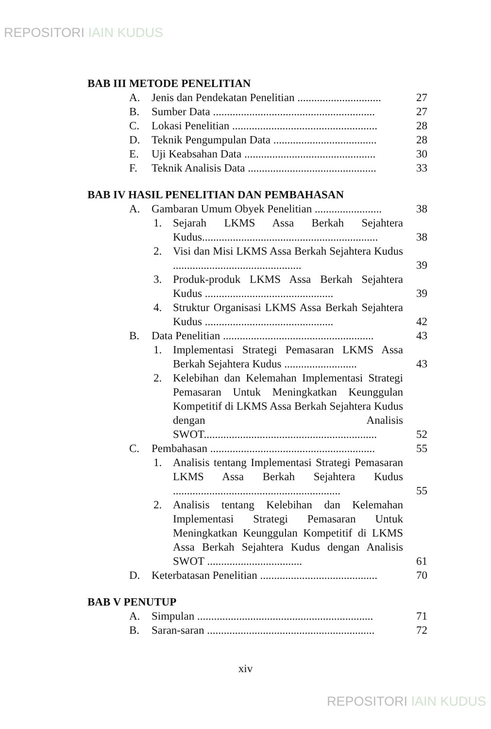REPOSITORI IAIN KUDUS
BAB III METODE PENELITIAN
A. Jenis dan Pendekatan Penelitian .............................. 27
B. Sumber Data .......................................................... 27
C. Lokasi Penelitian .................................................... 28
D. Teknik Pengumpulan Data ..................................... 28
E. Uji Keabsahan Data ............................................... 30
F. Teknik Analisis Data .............................................. 33
BAB IV HASIL PENELITIAN DAN PEMBAHASAN
A. Gambaran Umum Obyek Penelitian ........................ 38
1. Sejarah LKMS Assa Berkah Sejahtera Kudus...............................................................
38
2. Visi dan Misi LKMS Assa Berkah Sejahtera Kudus ..............................................
39
3. Produk-produk LKMS Assa Berkah Sejahtera Kudus ..............................................
39
4. Struktur Organisasi LKMS Assa Berkah Sejahtera Kudus ..............................................
42
B. Data Penelitian ...................................................... 43
1. Implementasi Strategi Pemasaran LKMS Assa Berkah Sejahtera Kudus ..........................
43
2. Kelebihan dan Kelemahan Implementasi Strategi Pemasaran Untuk Meningkatkan Keunggulan Kompetitif di LKMS Assa Berkah Sejahtera Kudus dengan Analisis SWOT..............................................................
52
C. Pembahasan ........................................................... 55
1. Analisis tentang Implementasi Strategi Pemasaran LKMS Assa Berkah Sejahtera Kudus ............................................................
55
2. Analisis tentang Kelebihan dan Kelemahan Implementasi Strategi Pemasaran Untuk Meningkatkan Keunggulan Kompetitif di LKMS Assa Berkah Sejahtera Kudus dengan Analisis SWOT ..................................
61
D. Keterbatasan Penelitian .......................................... 70
BAB V PENUTUP
A. Simpulan ............................................................... 71
B. Saran-saran ............................................................ 72
xiv
REPOSITORI IAIN KUDUS